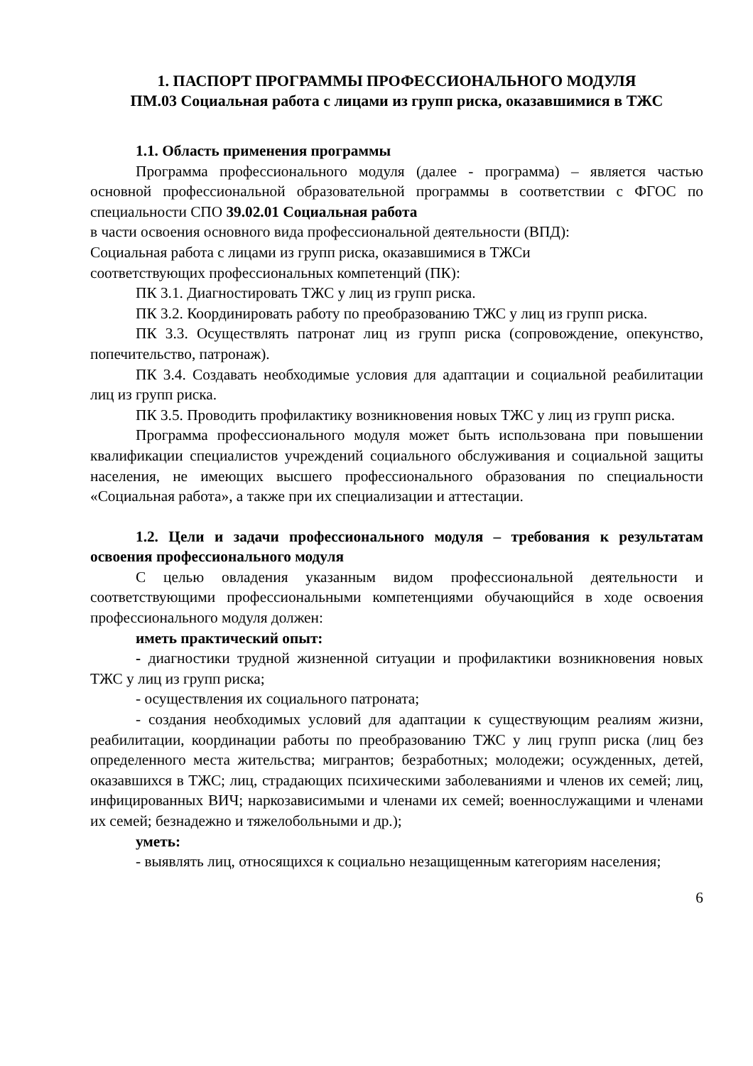1. ПАСПОРТ ПРОГРАММЫ ПРОФЕССИОНАЛЬНОГО МОДУЛЯ
ПМ.03 Социальная работа с лицами из групп риска, оказавшимися в ТЖС
1.1. Область применения программы
Программа профессионального модуля (далее - программа) – является частью основной профессиональной образовательной программы в соответствии с ФГОС по специальности СПО 39.02.01 Социальная работа
в части освоения основного вида профессиональной деятельности (ВПД):
Социальная работа с лицами из групп риска, оказавшимися в ТЖСи
соответствующих профессиональных компетенций (ПК):
ПК 3.1. Диагностировать ТЖС у лиц из групп риска.
ПК 3.2. Координировать работу по преобразованию ТЖС у лиц из групп риска.
ПК 3.3. Осуществлять патронат лиц из групп риска (сопровождение, опекунство, попечительство, патронаж).
ПК 3.4. Создавать необходимые условия для адаптации и социальной реабилитации лиц из групп риска.
ПК 3.5. Проводить профилактику возникновения новых ТЖС у лиц из групп риска.
Программа профессионального модуля может быть использована при повышении квалификации специалистов учреждений социального обслуживания и социальной защиты населения, не имеющих высшего профессионального образования по специальности «Социальная работа», а также при их специализации и аттестации.
1.2. Цели и задачи профессионального модуля – требования к результатам освоения профессионального модуля
С целью овладения указанным видом профессиональной деятельности и соответствующими профессиональными компетенциями обучающийся в ходе освоения профессионального модуля должен:
иметь практический опыт:
- диагностики трудной жизненной ситуации и профилактики возникновения новых ТЖС у лиц из групп риска;
- осуществления их социального патроната;
- создания необходимых условий для адаптации к существующим реалиям жизни, реабилитации, координации работы по преобразованию ТЖС у лиц групп риска (лиц без определенного места жительства; мигрантов; безработных; молодежи; осужденных, детей, оказавшихся в ТЖС; лиц, страдающих психическими заболеваниями и членов их семей; лиц, инфицированных ВИЧ; наркозависимыми и членами их семей; военнослужащими и членами их семей; безнадежно и тяжелобольными и др.);
уметь:
- выявлять лиц, относящихся к социально незащищенным категориям населения;
6